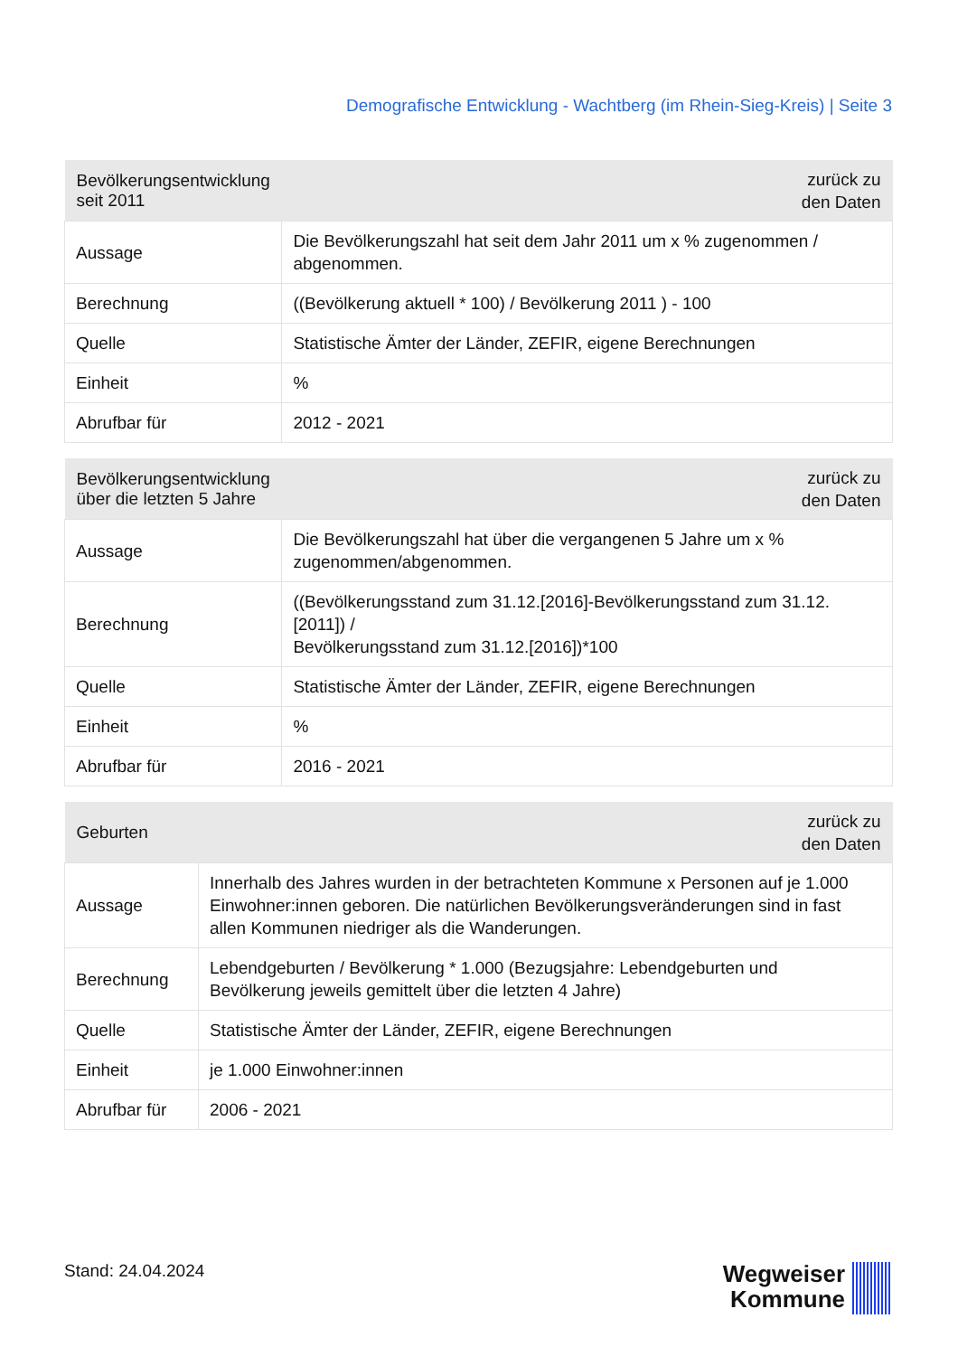Demografische Entwicklung - Wachtberg (im Rhein-Sieg-Kreis) | Seite 3
| Bevölkerungsentwicklung seit 2011 | zurück zu den Daten |
| --- | --- |
| Aussage | Die Bevölkerungszahl hat seit dem Jahr 2011 um x % zugenommen / abgenommen. |
| Berechnung | ((Bevölkerung aktuell * 100) / Bevölkerung 2011 ) - 100 |
| Quelle | Statistische Ämter der Länder, ZEFIR, eigene Berechnungen |
| Einheit | % |
| Abrufbar für | 2012 - 2021 |
| Bevölkerungsentwicklung über die letzten 5 Jahre | zurück zu den Daten |
| --- | --- |
| Aussage | Die Bevölkerungszahl hat über die vergangenen 5 Jahre um x % zugenommen/abgenommen. |
| Berechnung | ((Bevölkerungsstand zum 31.12.[2016]-Bevölkerungsstand zum 31.12.[2011]) / Bevölkerungsstand zum 31.12.[2016])*100 |
| Quelle | Statistische Ämter der Länder, ZEFIR, eigene Berechnungen |
| Einheit | % |
| Abrufbar für | 2016 - 2021 |
| Geburten | zurück zu den Daten |
| --- | --- |
| Aussage | Innerhalb des Jahres wurden in der betrachteten Kommune x Personen auf je 1.000 Einwohner:innen geboren. Die natürlichen Bevölkerungsveränderungen sind in fast allen Kommunen niedriger als die Wanderungen. |
| Berechnung | Lebendgeburten / Bevölkerung * 1.000 (Bezugsjahre: Lebendgeburten und Bevölkerung jeweils gemittelt über die letzten 4 Jahre) |
| Quelle | Statistische Ämter der Länder, ZEFIR, eigene Berechnungen |
| Einheit | je 1.000 Einwohner:innen |
| Abrufbar für | 2006 - 2021 |
Stand: 24.04.2024
Wegweiser
Kommune